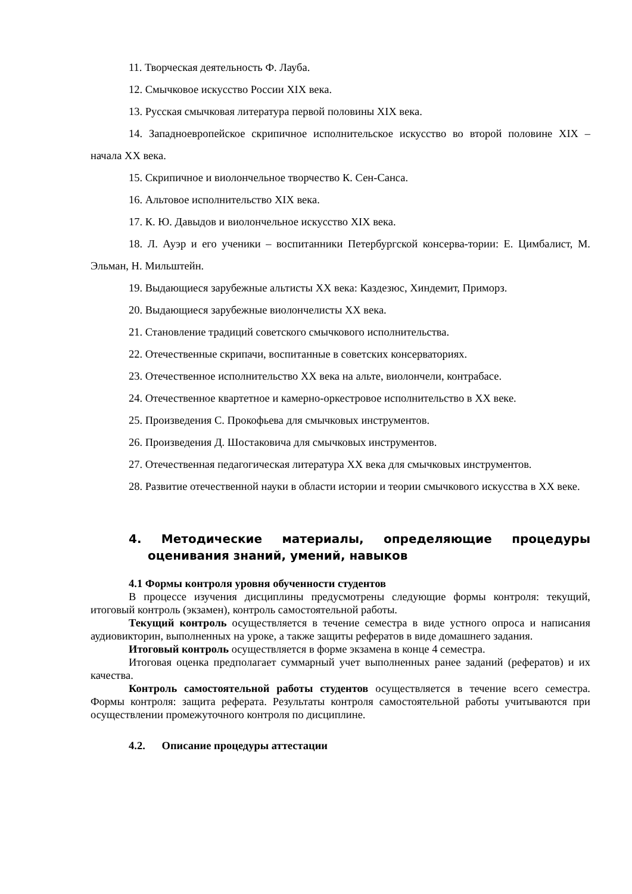11. Творческая деятельность Ф. Лауба.
12. Смычковое искусство России XIX века.
13. Русская смычковая литература первой половины XIX века.
14. Западноевропейское скрипичное исполнительское искусство во второй половине XIX – начала XX века.
15. Скрипичное и виолончельное творчество К. Сен-Санса.
16. Альтовое исполнительство XIX века.
17. К. Ю. Давыдов и виолончельное искусство XIX века.
18. Л. Ауэр и его ученики – воспитанники Петербургской консерва-тории: Е. Цимбалист, М. Эльман, Н. Мильштейн.
19. Выдающиеся зарубежные альтисты XX века: Каздезюс, Хиндемит, Приморз.
20. Выдающиеся зарубежные виолончелисты XX века.
21. Становление традиций советского смычкового исполнительства.
22. Отечественные скрипачи, воспитанные в советских консерваториях.
23. Отечественное исполнительство XX века на альте, виолончели, контрабасе.
24. Отечественное квартетное и камерно-оркестровое исполнительство в XX веке.
25. Произведения С. Прокофьева для смычковых инструментов.
26. Произведения Д. Шостаковича для смычковых инструментов.
27. Отечественная педагогическая литература XX века для смычковых инструментов.
28. Развитие отечественной науки в области истории и теории смычкового искусства в XX веке.
4. Методические материалы, определяющие процедуры оценивания знаний, умений, навыков
4.1 Формы контроля уровня обученности студентов
В процессе изучения дисциплины предусмотрены следующие формы контроля: текущий, итоговый контроль (экзамен), контроль самостоятельной работы.
Текущий контроль осуществляется в течение семестра в виде устного опроса и написания аудиовикторин, выполненных на уроке, а также защиты рефератов в виде домашнего задания.
Итоговый контроль осуществляется в форме экзамена в конце 4 семестра.
Итоговая оценка предполагает суммарный учет выполненных ранее заданий (рефератов) и их качества.
Контроль самостоятельной работы студентов осуществляется в течение всего семестра. Формы контроля: защита реферата. Результаты контроля самостоятельной работы учитываются при осуществлении промежуточного контроля по дисциплине.
4.2. Описание процедуры аттестации